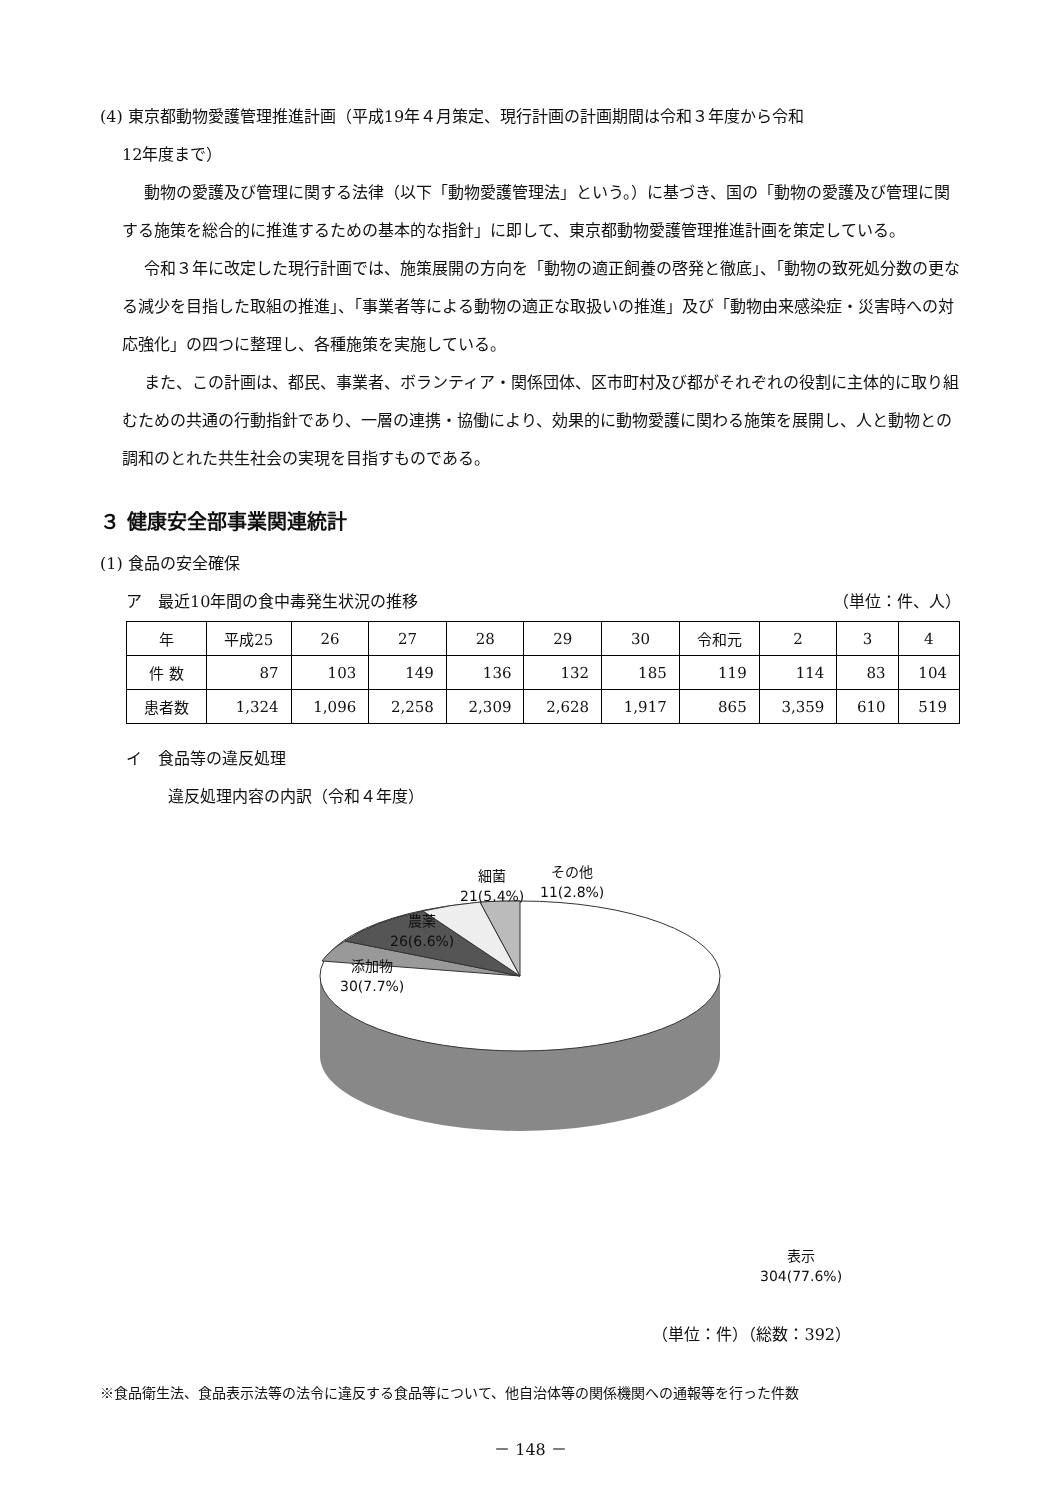(4) 東京都動物愛護管理推進計画（平成19年４月策定、現行計画の計画期間は令和３年度から令和
12年度まで）
動物の愛護及び管理に関する法律（以下「動物愛護管理法」という。）に基づき、国の「動物の愛護及び管理に関する施策を総合的に推進するための基本的な指針」に即して、東京都動物愛護管理推進計画を策定している。
令和３年に改定した現行計画では、施策展開の方向を「動物の適正飼養の啓発と徹底」、「動物の致死処分数の更なる減少を目指した取組の推進」、「事業者等による動物の適正な取扱いの推進」及び「動物由来感染症・災害時への対応強化」の四つに整理し、各種施策を実施している。
また、この計画は、都民、事業者、ボランティア・関係団体、区市町村及び都がそれぞれの役割に主体的に取り組むための共通の行動指針であり、一層の連携・協働により、効果的に動物愛護に関わる施策を展開し、人と動物との調和のとれた共生社会の実現を目指すものである。
３ 健康安全部事業関連統計
(1) 食品の安全確保
ア　最近10年間の食中毒発生状況の推移
（単位：件、人）
| 年 | 平成25 | 26 | 27 | 28 | 29 | 30 | 令和元 | 2 | 3 | 4 |
| --- | --- | --- | --- | --- | --- | --- | --- | --- | --- | --- |
| 件 数 | 87 | 103 | 149 | 136 | 132 | 185 | 119 | 114 | 83 | 104 |
| 患者数 | 1,324 | 1,096 | 2,258 | 2,309 | 2,628 | 1,917 | 865 | 3,359 | 610 | 519 |
イ　食品等の違反処理
違反処理内容の内訳（令和４年度）
細菌
21(5.4%)
その他
11(2.8%)
農薬
26(6.6%)
添加物
30(7.7%)
表示
304(77.6%)
（単位：件）（総数：392）
※食品衛生法、食品表示法等の法令に違反する食品等について、他自治体等の関係機関への通報等を行った件数
－ 148 －